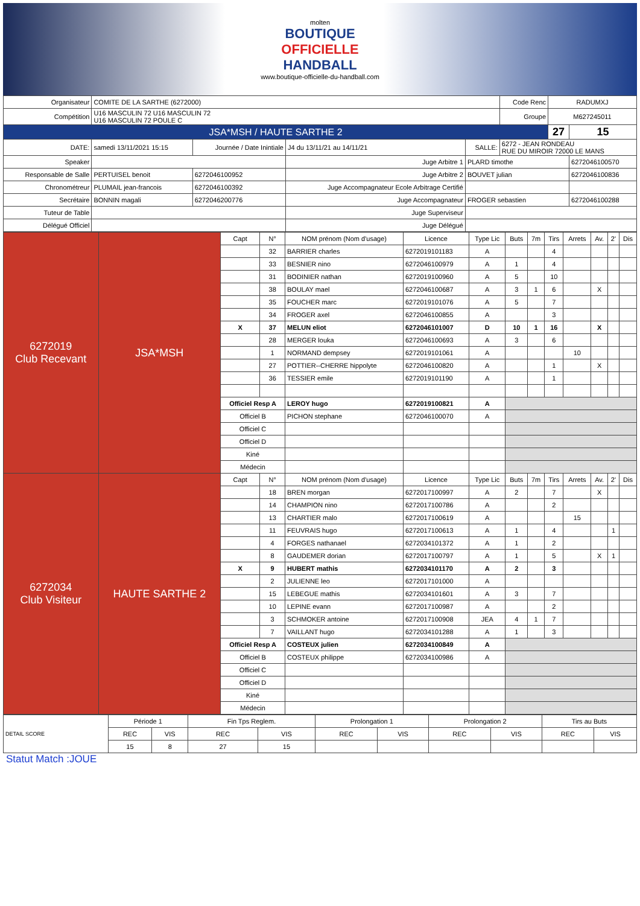molten
BOUTIQUE
OFFICIELLE
HANDBALL
www.boutique-officielle-du-handball.com
| Organisateur | COMITE DE LA SARTHE (6272000) | | | | | Code Renc | RADUMXJ | |
| Compétition | U16 MASCULIN 72 U16 MASCULIN 72 U16 MASCULIN 72 POULE C | | | | | Groupe | M627245011 | |
| JSA*MSH / HAUTE SARTHE 2 | | | | | | | 27 | 15 |
| DATE: | samedi 13/11/2021 15:15 | Journée / Date Inintiale | J4 du 13/11/21 au 14/11/21 | SALLE: | 6272 - JEAN RONDEAU RUE DU MIROIR 72000 LE MANS | | | |
| Speaker | | | Juge Arbitre 1 | PLARD timothe | | | | 6272046100570 |
| Responsable de Salle | PERTUISEL benoit | 6272046100952 | Juge Arbitre 2 | BOUVET julian | | | | 6272046100836 |
| Chronométreur | PLUMAIL jean-francois | 6272046100392 | Juge Accompagnateur Ecole Arbitrage Certifié | | | | | |
| Secrétaire | BONNIN magali | 6272046200776 | Juge Accompagnateur | FROGER sebastien | | | | 6272046100288 |
| Tuteur de Table | | | Juge Superviseur | | | | | |
| Délégué Officiel | | | Juge Délégué | | | | | |
| 6272019 Club Recevant | JSA*MSH | Capt | N° | NOM prénom (Nom d'usage) | Licence | Type Lic | Buts | 7m | Tirs | Arrets | Av. | 2' | Dis |
| | | | 32 | BARRIER charles | 6272019101183 | A | | | 4 | | | | |
| | | | 33 | BESNIER nino | 6272046100979 | A | 1 | | 4 | | | | |
| | | | 31 | BODINIER nathan | 6272019100960 | A | 5 | | 10 | | | | |
| | | | 38 | BOULAY mael | 6272046100687 | A | 3 | 1 | 6 | | X | | |
| | | | 35 | FOUCHER marc | 6272019101076 | A | 5 | | 7 | | | | |
| | | | 34 | FROGER axel | 6272046100855 | A | | | 3 | | | | |
| | | X | 37 | MELUN eliot | 6272046101007 | D | 10 | 1 | 16 | | X | | |
| | | | 28 | MERGER louka | 6272046100693 | A | 3 | | 6 | | | | |
| | | | 1 | NORMAND dempsey | 6272019101061 | A | | | | 10 | | | |
| | | | 27 | POTTIER--CHERRE hippolyte | 6272046100820 | A | | | 1 | | X | | |
| | | | 36 | TESSIER emile | 6272019101190 | A | | | 1 | | | | |
| | | Officiel Resp A | | LEROY hugo | 6272019100821 | A | | | | | | | |
| | | Officiel B | | PICHON stephane | 6272046100070 | A | | | | | | | |
| | | Officiel C | | | | | | | | | | | |
| | | Officiel D | | | | | | | | | | | |
| | | Kiné | | | | | | | | | | | |
| | | Médecin | | | | | | | | | | | |
| 6272034 Club Visiteur | HAUTE SARTHE 2 | Capt | N° | NOM prénom (Nom d'usage) | Licence | Type Lic | Buts | 7m | Tirs | Arrets | Av. | 2' | Dis |
| | | | 18 | BREN morgan | 6272017100997 | A | 2 | | 7 | | X | | |
| | | | 14 | CHAMPION nino | 6272017100786 | A | | | 2 | | | | |
| | | | 13 | CHARTIER malo | 6272017100619 | A | | | | 15 | | | |
| | | | 11 | FEUVRAIS hugo | 6272017100613 | A | 1 | | 4 | | | 1 | |
| | | | 4 | FORGES nathanael | 6272034101372 | A | 1 | | 2 | | | | |
| | | | 8 | GAUDEMER dorian | 6272017100797 | A | 1 | | 5 | | X | 1 | |
| | | X | 9 | HUBERT mathis | 6272034101170 | A | 2 | | 3 | | | | |
| | | | 2 | JULIENNE leo | 6272017101000 | A | | | | | | | |
| | | | 15 | LEBEGUE mathis | 6272034101601 | A | 3 | | 7 | | | | |
| | | | 10 | LEPINE evann | 6272017100987 | A | | | 2 | | | | |
| | | | 3 | SCHMOKER antoine | 6272017100908 | JEA | 4 | 1 | 7 | | | | |
| | | | 7 | VAILLANT hugo | 6272034101288 | A | 1 | | 3 | | | | |
| | | Officiel Resp A | | COSTEUX julien | 6272034100849 | A | | | | | | | |
| | | Officiel B | | COSTEUX philippe | 6272034100986 | A | | | | | | | |
| | | Officiel C | | | | | | | | | | | |
| | | Officiel D | | | | | | | | | | | |
| | | Kiné | | | | | | | | | | | |
| | | Médecin | | | | | | | | | | | |
| DETAIL SCORE | Période 1 | | Fin Tps Reglem. | | Prolongation 1 | | Prolongation 2 | | Tirs au Buts | |
| | REC | VIS | REC | VIS | REC | VIS | REC | VIS | REC | VIS |
| | 15 | 8 | 27 | 15 | | | | | | |
Statut Match :JOUE